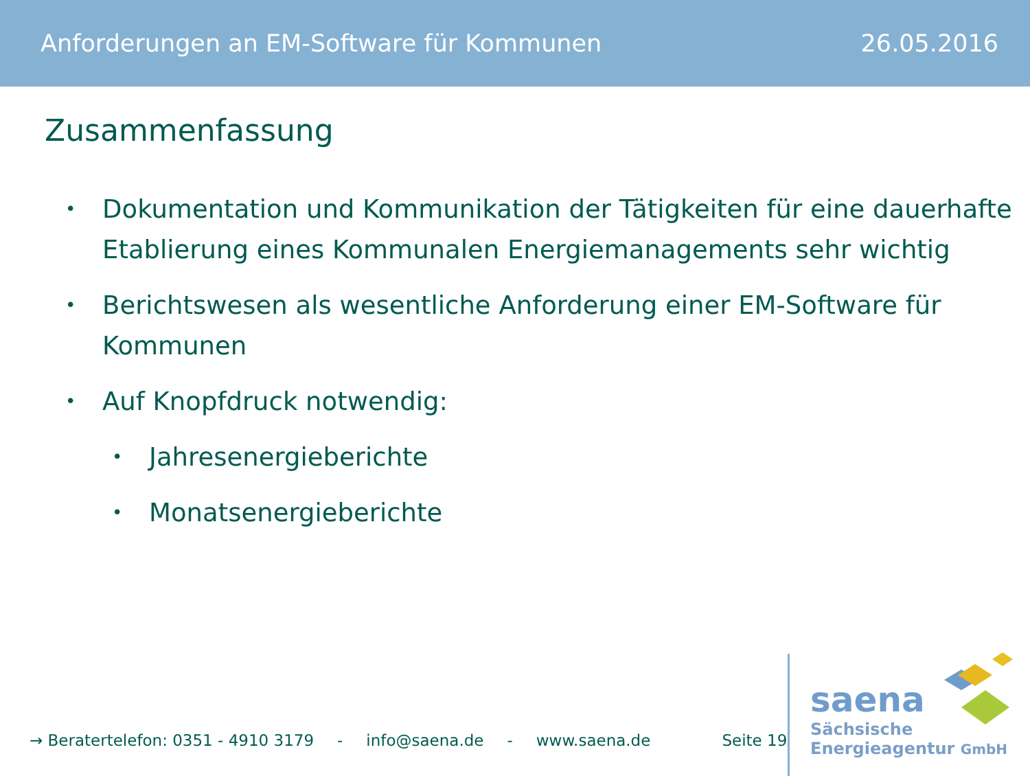Anforderungen an EM-Software für Kommunen 26.05.2016
Zusammenfassung
• Dokumentation und Kommunikation der Tätigkeiten für eine dauerhafte Etablierung eines Kommunalen Energiemanagements sehr wichtig
• Berichtswesen als wesentliche Anforderung einer EM-Software für Kommunen
• Auf Knopfdruck notwendig:
• Jahresenergieberichte
• Monatsenergieberichte
→ Beratertelefon: 0351 - 4910 3179 - info@saena.de - www.saena.de Seite 19
saena
Sächsische
Energieagentur GmbH